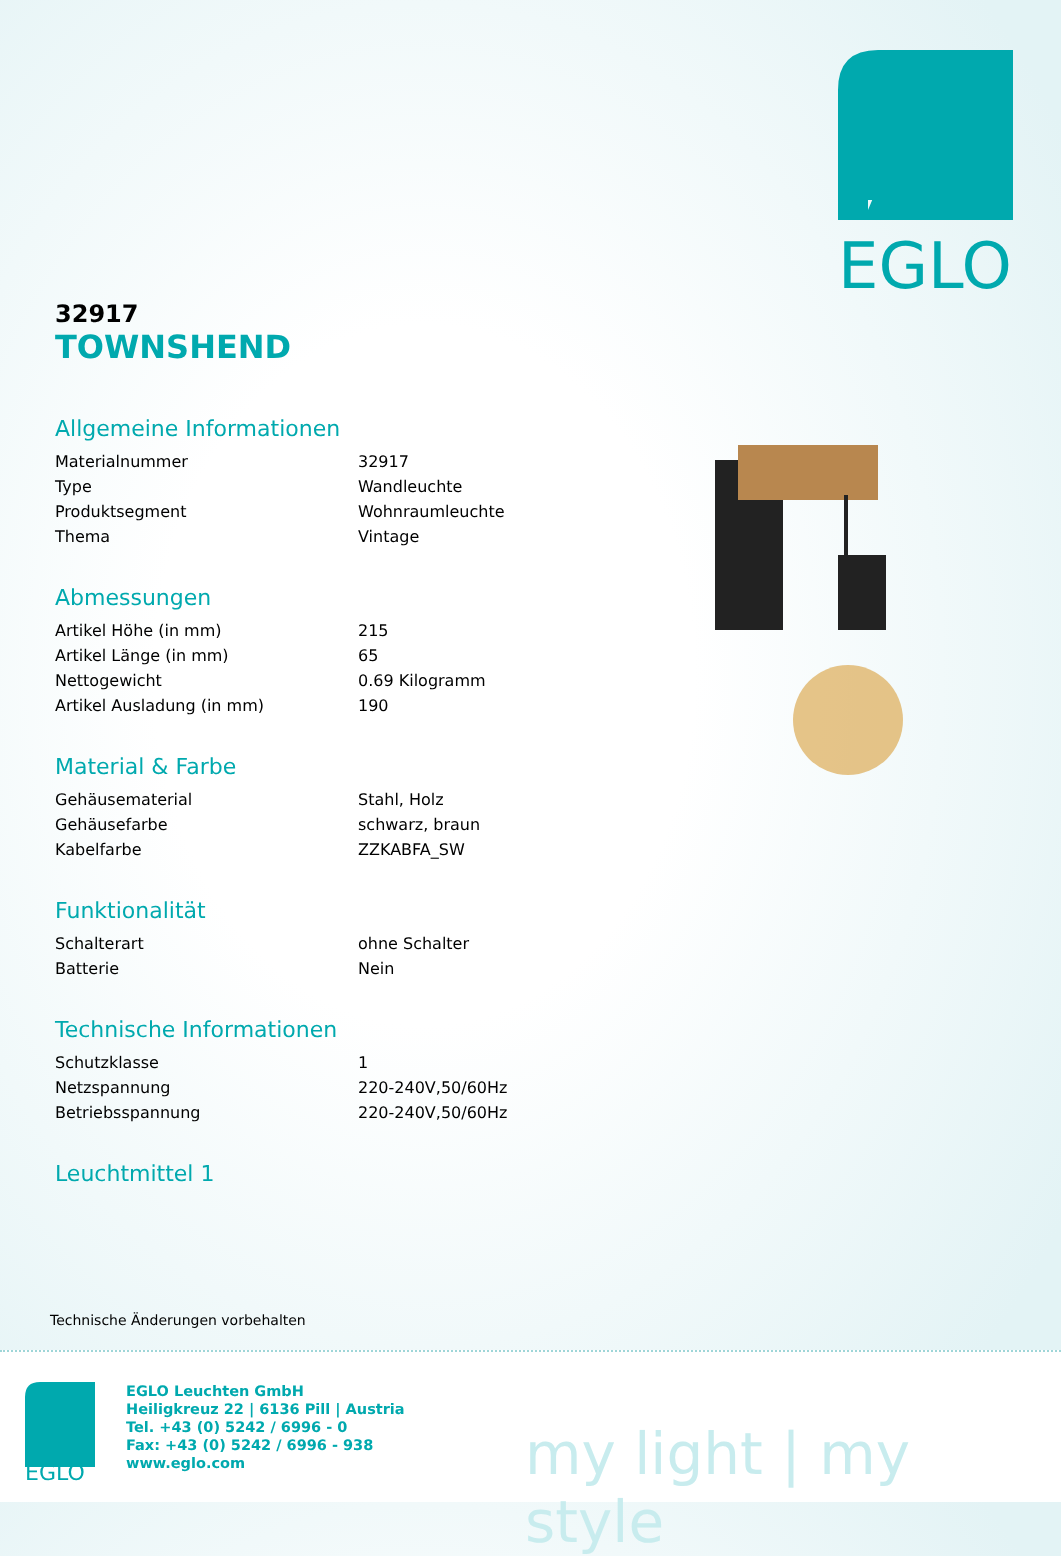EGLO
32917
TOWNSHEND
Allgemeine Informationen
| Materialnummer | 32917 |
| Type | Wandleuchte |
| Produktsegment | Wohnraumleuchte |
| Thema | Vintage |
Abmessungen
| Artikel Höhe (in mm) | 215 |
| Artikel Länge (in mm) | 65 |
| Nettogewicht | 0.69 Kilogramm |
| Artikel Ausladung (in mm) | 190 |
Material & Farbe
| Gehäusematerial | Stahl, Holz |
| Gehäusefarbe | schwarz, braun |
| Kabelfarbe | ZZKABFA_SW |
Funktionalität
| Schalterart | ohne Schalter |
| Batterie | Nein |
Technische Informationen
| Schutzklasse | 1 |
| Netzspannung | 220-240V,50/60Hz |
| Betriebsspannung | 220-240V,50/60Hz |
Leuchtmittel 1
Technische Änderungen vorbehalten
EGLO
EGLO Leuchten GmbH
Heiligkreuz 22 | 6136 Pill | Austria
Tel. +43 (0) 5242 / 6996 - 0
Fax: +43 (0) 5242 / 6996 - 938
www.eglo.com
my light | my style